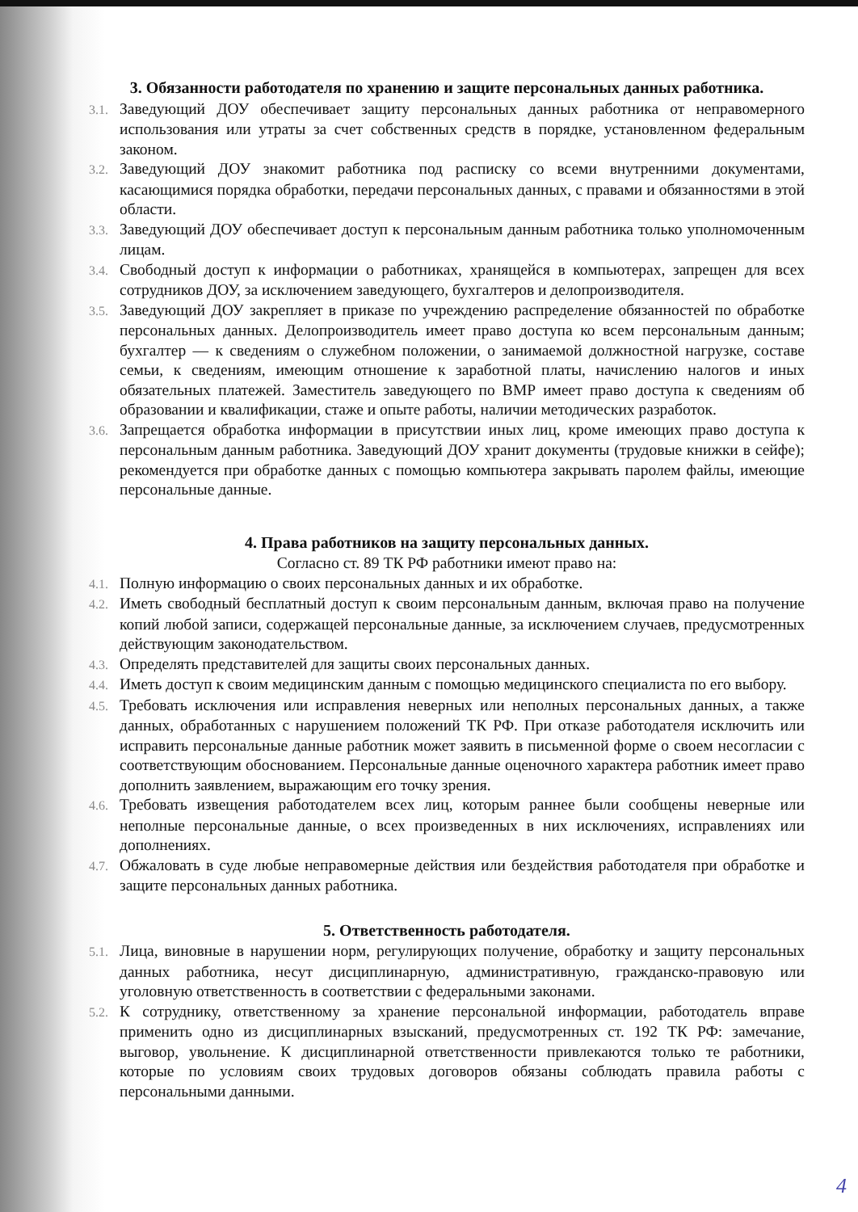3. Обязанности работодателя по хранению и защите персональных данных работника.
3.1. Заведующий ДОУ обеспечивает защиту персональных данных работника от неправомерного использования или утраты за счет собственных средств в порядке, установленном федеральным законом.
3.2. Заведующий ДОУ знакомит работника под расписку со всеми внутренними документами, касающимися порядка обработки, передачи персональных данных, с правами и обязанностями в этой области.
3.3. Заведующий ДОУ обеспечивает доступ к персональным данным работника только уполномоченным лицам.
3.4. Свободный доступ к информации о работниках, хранящейся в компьютерах, запрещен для всех сотрудников ДОУ, за исключением заведующего, бухгалтеров и делопроизводителя.
3.5. Заведующий ДОУ закрепляет в приказе по учреждению распределение обязанностей по обработке персональных данных. Делопроизводитель имеет право доступа ко всем персональным данным; бухгалтер — к сведениям о служебном положении, о занимаемой должностной нагрузке, составе семьи, к сведениям, имеющим отношение к заработной платы, начислению налогов и иных обязательных платежей. Заместитель заведующего по ВМР имеет право доступа к сведениям об образовании и квалификации, стаже и опыте работы, наличии методических разработок.
3.6. Запрещается обработка информации в присутствии иных лиц, кроме имеющих право доступа к персональным данным работника. Заведующий ДОУ хранит документы (трудовые книжки в сейфе); рекомендуется при обработке данных с помощью компьютера закрывать паролем файлы, имеющие персональные данные.
4. Права работников на защиту персональных данных.
Согласно ст. 89 ТК РФ работники имеют право на:
4.1. Полную информацию о своих персональных данных и их обработке.
4.2. Иметь свободный бесплатный доступ к своим персональным данным, включая право на получение копий любой записи, содержащей персональные данные, за исключением случаев, предусмотренных действующим законодательством.
4.3. Определять представителей для защиты своих персональных данных.
4.4. Иметь доступ к своим медицинским данным с помощью медицинского специалиста по его выбору.
4.5. Требовать исключения или исправления неверных или неполных персональных данных, а также данных, обработанных с нарушением положений ТК РФ. При отказе работодателя исключить или исправить персональные данные работник может заявить в письменной форме о своем несогласии с соответствующим обоснованием. Персональные данные оценочного характера работник имеет право дополнить заявлением, выражающим его точку зрения.
4.6. Требовать извещения работодателем всех лиц, которым раннее были сообщены неверные или неполные персональные данные, о всех произведенных в них исключениях, исправлениях или дополнениях.
4.7. Обжаловать в суде любые неправомерные действия или бездействия работодателя при обработке и защите персональных данных работника.
5. Ответственность работодателя.
5.1. Лица, виновные в нарушении норм, регулирующих получение, обработку и защиту персональных данных работника, несут дисциплинарную, административную, гражданско-правовую или уголовную ответственность в соответствии с федеральными законами.
5.2. К сотруднику, ответственному за хранение персональной информации, работодатель вправе применить одно из дисциплинарных взысканий, предусмотренных ст. 192 ТК РФ: замечание, выговор, увольнение. К дисциплинарной ответственности привлекаются только те работники, которые по условиям своих трудовых договоров обязаны соблюдать правила работы с персональными данными.
4